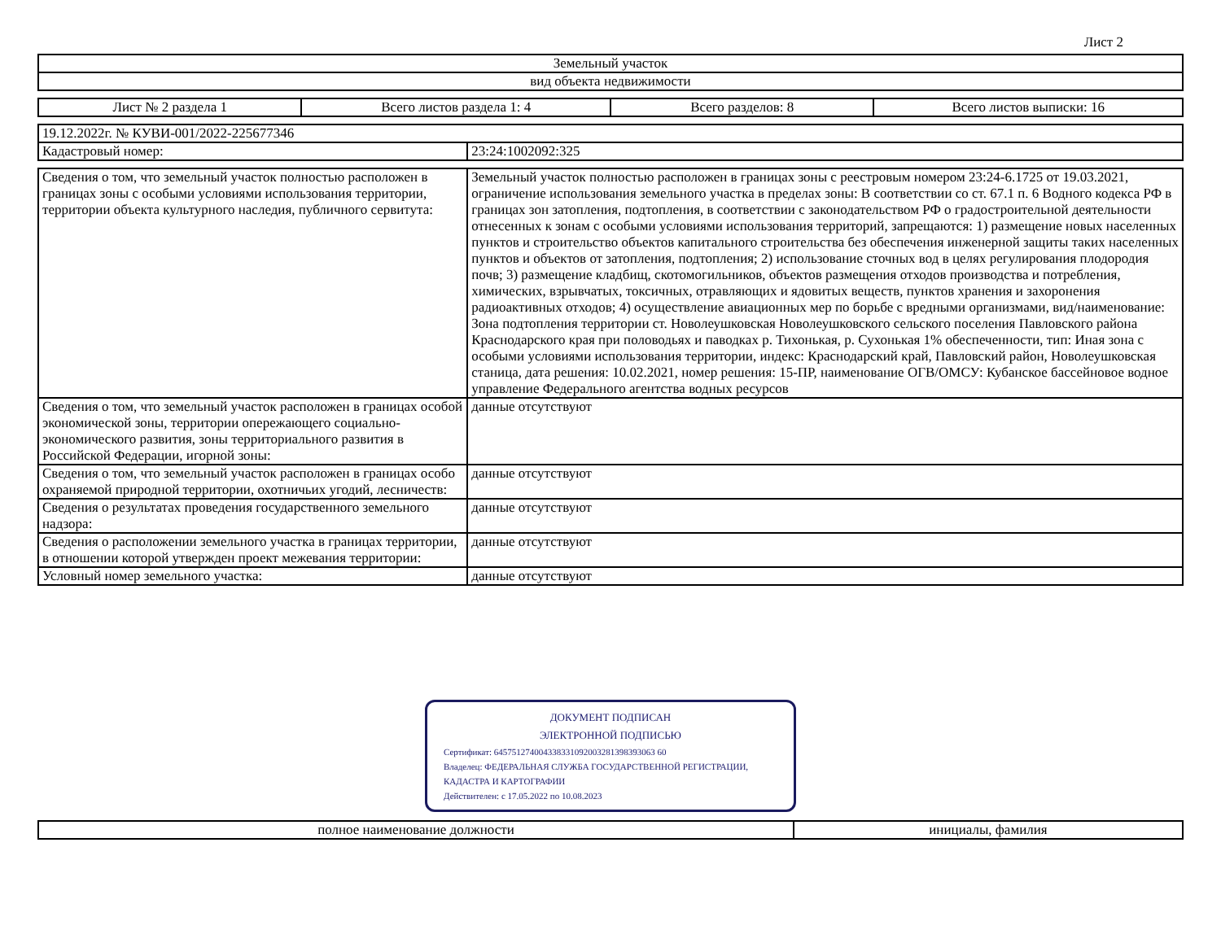Лист 2
| Земельный участок |
| вид объекта недвижимости |
| Лист № 2 раздела 1 | Всего листов раздела 1: 4 | Всего разделов: 8 | Всего листов выписки: 16 |
| 19.12.2022г. № КУВИ-001/2022-225677346 | |
| Кадастровый номер: | 23:24:1002092:325 |
| Сведения о том, что земельный участок полностью расположен в границах зоны с особыми условиями использования территории, территории объекта культурного наследия, публичного сервитута: | Земельный участок полностью расположен в границах зоны с реестровым номером 23:24-6.1725 от 19.03.2021, ограничение использования земельного участка в пределах зоны: В соответствии со ст. 67.1 п. 6 Водного кодекса РФ в границах зон затопления, подтопления, в соответствии с законодательством РФ о градостроительной деятельности отнесенных к зонам с особыми условиями использования территорий, запрещаются: 1) размещение новых населенных пунктов и строительство объектов капитального строительства без обеспечения инженерной защиты таких населенных пунктов и объектов от затопления, подтопления; 2) использование сточных вод в целях регулирования плодородия почв; 3) размещение кладбищ, скотомогильников, объектов размещения отходов производства и потребления, химических, взрывчатых, токсичных, отравляющих и ядовитых веществ, пунктов хранения и захоронения радиоактивных отходов; 4) осуществление авиационных мер по борьбе с вредными организмами, вид/наименование: Зона подтопления территории ст. Новолеушковская Новолеушковского сельского поселения Павловского района Краснодарского края при половодьях и паводках р. Тихонькая, р. Сухонькая 1% обеспеченности, тип: Иная зона с особыми условиями использования территории, индекс: Краснодарский край, Павловский район, Новолеушковская станица, дата решения: 10.02.2021, номер решения: 15-ПР, наименование ОГВ/ОМСУ: Кубанское бассейновое водное управление Федерального агентства водных ресурсов |
| Сведения о том, что земельный участок расположен в границах особой экономической зоны, территории опережающего социально-экономического развития, зоны территориального развития в Российской Федерации, игорной зоны: | данные отсутствуют |
| Сведения о том, что земельный участок расположен в границах особо охраняемой природной территории, охотничьих угодий, лесничеств: | данные отсутствуют |
| Сведения о результатах проведения государственного земельного надзора: | данные отсутствуют |
| Сведения о расположении земельного участка в границах территории, в отношении которой утвержден проект межевания территории: | данные отсутствуют |
| Условный номер земельного участка: | данные отсутствуют |
ДОКУМЕНТ ПОДПИСАН
ЭЛЕКТРОННОЙ ПОДПИСЬЮ
Сертификат: 645751274004338331092003281398393063 60
Владелец: ФЕДЕРАЛЬНАЯ СЛУЖБА ГОСУДАРСТВЕННОЙ РЕГИСТРАЦИИ, КАДАСТРА И КАРТОГРАФИИ
Действителен: с 17.05.2022 по 10.08.2023
| полное наименование должности | инициалы, фамилия |